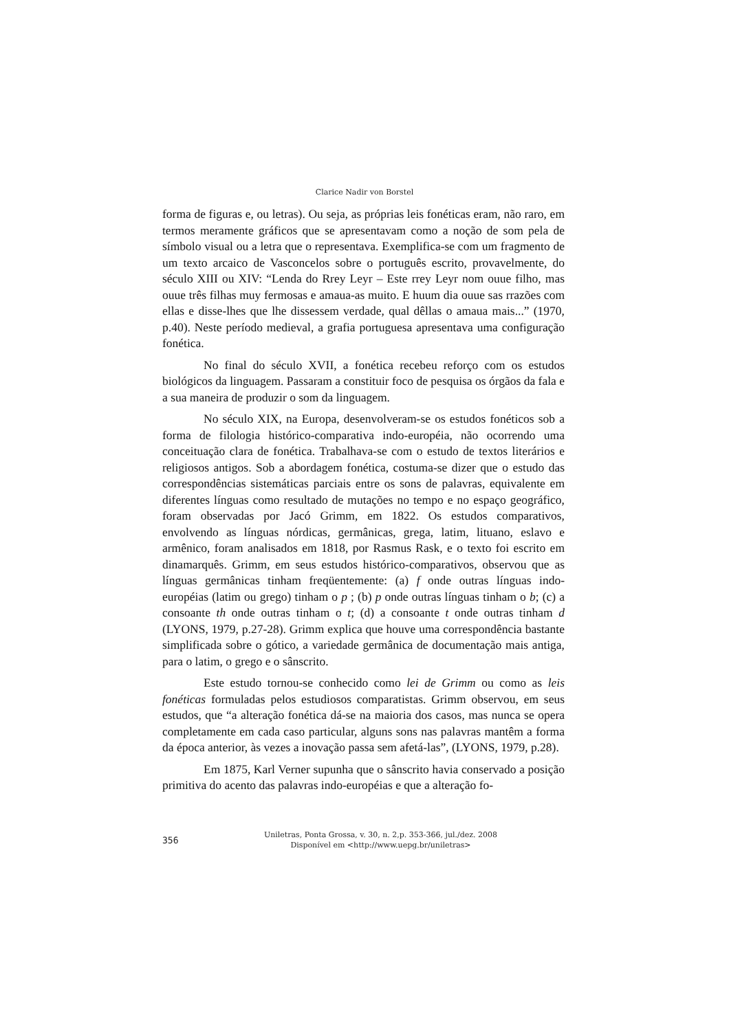Clarice Nadir von Borstel
forma de figuras e, ou letras). Ou seja, as próprias leis fonéticas eram, não raro, em termos meramente gráficos que se apresentavam como a noção de som pela de símbolo visual ou a letra que o representava. Exemplifica-se com um fragmento de um texto arcaico de Vasconcelos sobre o português escrito, provavelmente, do século XIII ou XIV: “Lenda do Rrey Leyr – Este rrey Leyr nom ouue filho, mas ouue três filhas muy fermosas e amaua-as muito. E huum dia ouue sas rrazões com ellas e disse-lhes que lhe dissessem verdade, qual dêllas o amaua mais...” (1970, p.40). Neste período medieval, a grafia portuguesa apresentava uma configuração fonética.
No final do século XVII, a fonética recebeu reforço com os estudos biológicos da linguagem. Passaram a constituir foco de pesquisa os órgãos da fala e a sua maneira de produzir o som da linguagem.
No século XIX, na Europa, desenvolveram-se os estudos fonéticos sob a forma de filologia histórico-comparativa indo-européia, não ocorrendo uma conceituação clara de fonética. Trabalhava-se com o estudo de textos literários e religiosos antigos. Sob a abordagem fonética, costuma-se dizer que o estudo das correspondências sistemáticas parciais entre os sons de palavras, equivalente em diferentes línguas como resultado de mutações no tempo e no espaço geográfico, foram observadas por Jacó Grimm, em 1822. Os estudos comparativos, envolvendo as línguas nórdicas, germânicas, grega, latim, lituano, eslavo e armênico, foram analisados em 1818, por Rasmus Rask, e o texto foi escrito em dinamarquês. Grimm, em seus estudos histórico-comparativos, observou que as línguas germânicas tinham freqüentemente: (a) f onde outras línguas indo-européias (latim ou grego) tinham o p ; (b) p onde outras línguas tinham o b; (c) a consoante th onde outras tinham o t; (d) a consoante t onde outras tinham d (LYONS, 1979, p.27-28). Grimm explica que houve uma correspondência bastante simplificada sobre o gótico, a variedade germânica de documentação mais antiga, para o latim, o grego e o sânscrito.
Este estudo tornou-se conhecido como lei de Grimm ou como as leis fonéticas formuladas pelos estudiosos comparatistas. Grimm observou, em seus estudos, que “a alteração fonética dá-se na maioria dos casos, mas nunca se opera completamente em cada caso particular, alguns sons nas palavras mantêm a forma da época anterior, às vezes a inovação passa sem afetá-las”, (LYONS, 1979, p.28).
Em 1875, Karl Verner supunha que o sânscrito havia conservado a posição primitiva do acento das palavras indo-européias e que a alteração fo-
356
Uniletras, Ponta Grossa, v. 30, n. 2,p. 353-366, jul./dez. 2008
Disponível em <http://www.uepg.br/uniletras>